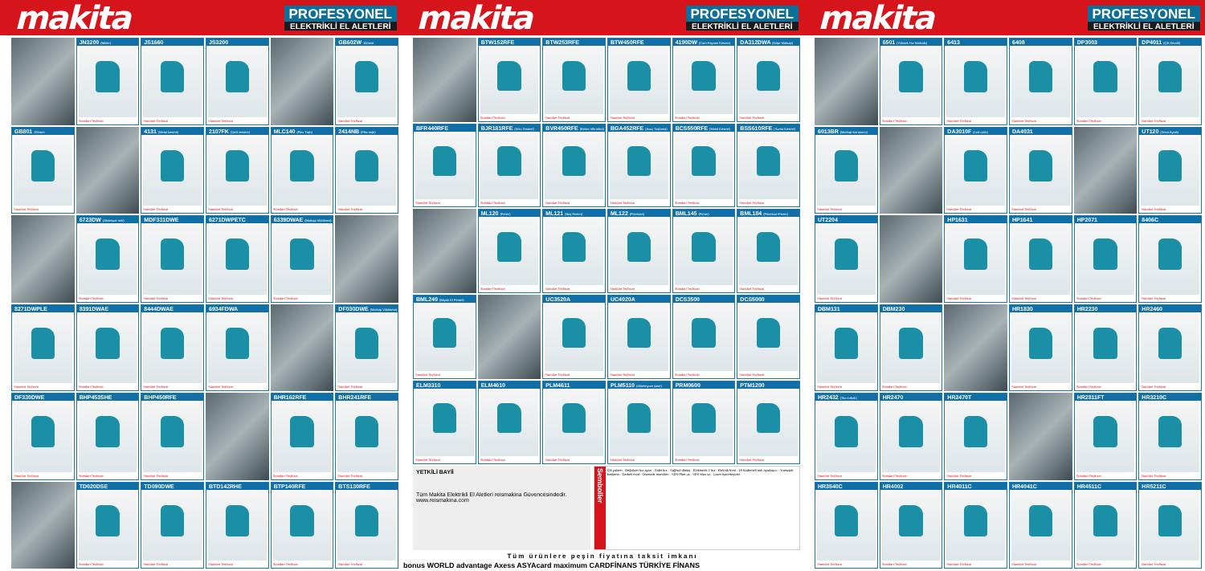makita
PROFESYONEL
ELEKTRİKLİ EL ALETLERİ
JN3200 (Nibler)
Standart Teçhizat
JS1660
Standart Teçhizat
JS3200
Standart Teçhizat
GB602W 150mm
Standart Teçhizat
GB801 205mm
Standart Teçhizat
4131 (Metal kesme)
Standart Teçhizat
2107FK (Şerit testere)
Standart Teçhizat
MLC140 (Flex Taşlı)
Standart Teçhizat
2414NB (Flex taşlı)
Standart Teçhizat
6723DW (Aksesuar seti)
Standart Teçhizat
MDF331DWE
Standart Teçhizat
6271DWPETC
Standart Teçhizat
6339DWAE (Matkap Vidalama)
Standart Teçhizat
8271DWPLE
Standart Teçhizat
8391DWAE
Standart Teçhizat
8444DWAE
Standart Teçhizat
6934FDWA
Standart Teçhizat
DF030DWE (Matkap Vidalama)
Standart Teçhizat
DF330DWE
Standart Teçhizat
BHP453SHE
Standart Teçhizat
BHP450RFE
Standart Teçhizat
BHR162RFE
Standart Teçhizat
BHR241RFE
Standart Teçhizat
TD020DSE
Standart Teçhizat
TD090DWE
Standart Teçhizat
BTD142RHE
Standart Teçhizat
BTP140RFE
Standart Teçhizat
BTS130RFE
Standart Teçhizat
makita
PROFESYONEL
ELEKTRİKLİ EL ALETLERİ
BTW152RFE
Standart Teçhizat
BTW253RFE
Standart Teçhizat
BTW450RFE
Standart Teçhizat
4190DW (Cam-Fayans Kesme)
Standart Teçhizat
DA312DWA (Köşe Matkap)
Standart Teçhizat
BFR440RFE
Standart Teçhizat
BJR181RFE (Kılıç Testere)
Standart Teçhizat
BVR450RFE (Beton Vibratörü)
Standart Teçhizat
BGA452RFE (Avuç Taşlama)
Standart Teçhizat
BCS550RFE (Metal Kesme)
Standart Teçhizat
BSS610RFE (Sunta Kesme)
Standart Teçhizat
ML120 (Fener)
Standart Teçhizat
ML121 (Baş Feneri)
Standart Teçhizat
ML122 (Floresan)
Standart Teçhizat
BML145 (Fener)
Standart Teçhizat
BML184 (Floresan+Fener)
Standart Teçhizat
BML240 (Büyük El Feneri)
Standart Teçhizat
UC3520A
Standart Teçhizat
UC4020A
Standart Teçhizat
DCS3500
Standart Teçhizat
DCS5000
Standart Teçhizat
ELM3310
Standart Teçhizat
ELM4610
Standart Teçhizat
PLM4611
Standart Teçhizat
PLM5110 (Alüminyum şase)
Standart Teçhizat
PRM0600
Standart Teçhizat
PTM1200
Standart Teçhizat
YETKİLİ BAYİİ
Tüm Makita Elektrikli El Aletleri reismakina Güvencesindedir.
www.reismakina.com
Semboller
Çift yalıtım · Değişken hız ayarı · Sabit hız · Sağ/sol dönüş · Elektronik 2 hız · Elektrik freni · 19 Kademeli tork ayarlayıcı · Yumuşak başlama · Darbeli mod · Otomatik mandren · SDS-Plus uç · SDS Max uç · Lazer işaretleyicisi
Tüm ürünlere peşin fiyatına taksit imkanı
bonus WORLD advantage Axess ASYAcard maximum CARDFİNANS TÜRKİYE FİNANS
makita
PROFESYONEL
ELEKTRİKLİ EL ALETLERİ
6501 (Yüksek Hız Matkabı)
Standart Teçhizat
6413
Standart Teçhizat
6408
Standart Teçhizat
DP3003
Standart Teçhizat
DP4011 (Çift Devirli)
Standart Teçhizat
6013BR (Matkap-Karıştırıcı)
Standart Teçhizat
DA3010F (Led ışıklı)
Standart Teçhizat
DA4031
Standart Teçhizat
UT120 (Devir Ayarlı)
Standart Teçhizat
UT2204
Standart Teçhizat
HP1631
Standart Teçhizat
HP1641
Standart Teçhizat
HP2071
Standart Teçhizat
8406C
Standart Teçhizat
DBM131
Standart Teçhizat
DBM230
Standart Teçhizat
HR1830
Standart Teçhizat
HR2230
Standart Teçhizat
HR2460
Standart Teçhizat
HR2432 (Toz torbalı)
Standart Teçhizat
HR2470
Standart Teçhizat
HR2470T
Standart Teçhizat
HR2811FT
Standart Teçhizat
HR3210C
Standart Teçhizat
HR3540C
Standart Teçhizat
HR4002
Standart Teçhizat
HR4011C
Standart Teçhizat
HR4041C
Standart Teçhizat
HR4511C
Standart Teçhizat
HR5211C
Standart Teçhizat